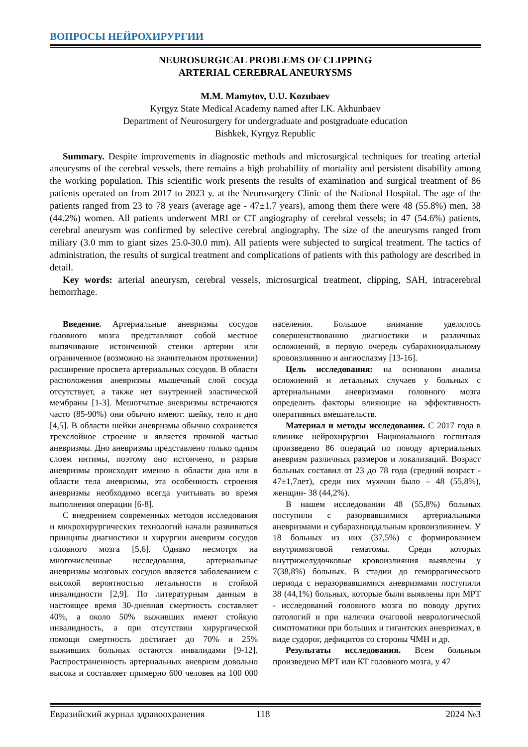ВОПРОСЫ НЕЙРОХИРУРГИИ
NEUROSURGICAL PROBLEMS OF CLIPPING
ARTERIAL CEREBRAL ANEURYSMS
M.M. Mamytov, U.U. Kozubaev
Kyrgyz State Medical Academy named after I.K. Akhunbaev
Department of Neurosurgery for undergraduate and postgraduate education
Bishkek, Kyrgyz Republic
Summary. Despite improvements in diagnostic methods and microsurgical techniques for treating arterial aneurysms of the cerebral vessels, there remains a high probability of mortality and persistent disability among the working population. This scientific work presents the results of examination and surgical treatment of 86 patients operated on from 2017 to 2023 y. at the Neurosurgery Clinic of the National Hospital. The age of the patients ranged from 23 to 78 years (average age - 47±1.7 years), among them there were 48 (55.8%) men, 38 (44.2%) women. All patients underwent MRI or CT angiography of cerebral vessels; in 47 (54.6%) patients, cerebral aneurysm was confirmed by selective cerebral angiography. The size of the aneurysms ranged from miliary (3.0 mm to giant sizes 25.0-30.0 mm). All patients were subjected to surgical treatment. The tactics of administration, the results of surgical treatment and complications of patients with this pathology are described in detail.
Key words: arterial aneurysm, cerebral vessels, microsurgical treatment, clipping, SAH, intracerebral hemorrhage.
Введение. Артериальные аневризмы сосудов головного мозга представляют собой местное выпячивание истонченной стенки артерии или ограниченное (возможно на значительном протяжении) расширение просвета артериальных сосудов. В области расположения аневризмы мышечный слой сосуда отсутствует, а также нет внутренней эластической мембраны [1-3]. Мешотчатые аневризмы встречаются часто (85-90%) они обычно имеют: шейку, тело и дно [4,5]. В области шейки аневризмы обычно сохраняется трехслойное строение и является прочной частью аневризмы. Дно аневризмы представлено только одним слоем интимы, поэтому оно истончено, и разрыв аневризмы происходит именно в области дна или в области тела аневризмы, эта особенность строения аневризмы необходимо всегда учитывать во время выполнения операции [6-8].
С внедрением современных методов исследования и микрохирургических технологий начали развиваться принципы диагностики и хирургии аневризм сосудов головного мозга [5,6]. Однако несмотря на многочисленные исследования, артериальные аневризмы мозговых сосудов является заболеванием с высокой вероятностью летальности и стойкой инвалидности [2,9]. По литературным данным в настоящее время 30-дневная смертность составляет 40%, а около 50% выживших имеют стойкую инвалидность, а при отсутствии хирургической помощи смертность достигает до 70% и 25% выживших больных остаются инвалидами [9-12]. Распространенность артериальных аневризм довольно высока и составляет примерно 600 человек на 100 000 населения. Большое внимание уделялось совершенствованию диагностики и различных осложнений, в первую очередь субарахноидальному кровоизлиянию и ангиоспазму [13-16].
Цель исследования: на основании анализа осложнений и летальных случаев у больных с артериальными аневризмами головного мозга определить факторы влияющие на эффективность оперативных вмешательств.
Материал и методы исследования. С 2017 года в клинике нейрохирургии Национального госпиталя произведено 86 операций по поводу артериальных аневризм различных размеров и локализаций. Возраст больных составил от 23 до 78 года (средний возраст - 47±1,7лет), среди них мужчин было – 48 (55,8%), женщин- 38 (44,2%).
В нашем исследовании 48 (55,8%) больных поступили с разорвавшимися артериальными аневризмами и субарахноидальным кровоизлиянием. У 18 больных из них (37,5%) с формированием внутримозговой гематомы. Среди которых внутрижелудочковые кровоизлияния выявлены у 7(38,8%) больных. В стадии до геморрагического периода с неразорвавшимися аневризмами поступили 38 (44,1%) больных, которые были выявлены при МРТ - исследований головного мозга по поводу других патологий и при наличии очаговой неврологической симптоматики при больших и гигантских аневризмах, в виде судорог, дефицитов со стороны ЧМН и др.
Результаты исследования. Всем больным произведено МРТ или КТ головного мозга, у 47
Евразийский журнал здравоохранения 118 2024 №3